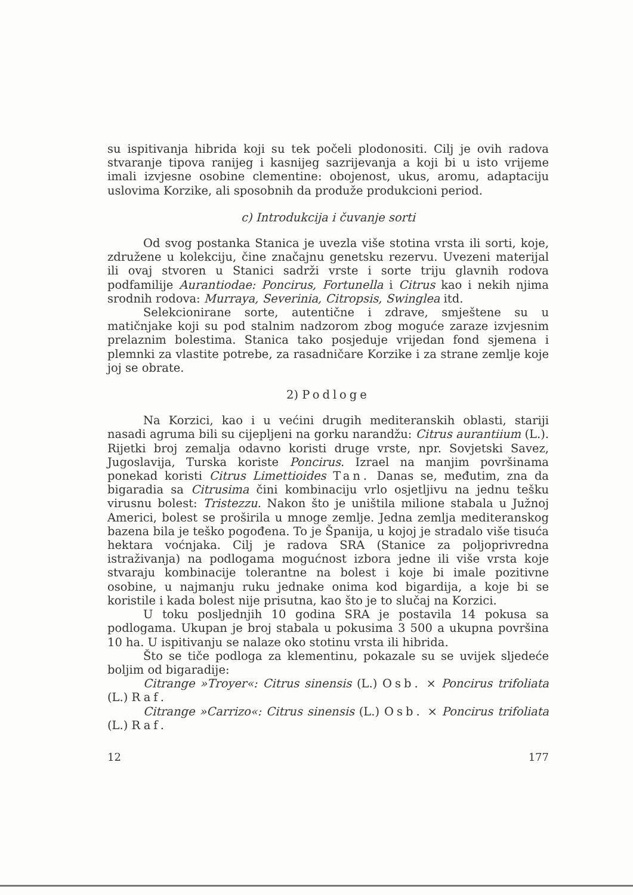su ispitivanja hibrida koji su tek počeli plodonositi. Cilj je ovih radova stvaranje tipova ranijeg i kasnijeg sazrijevanja a koji bi u isto vrijeme imali izvjesne osobine clementine: obojenost, ukus, aromu, adaptaciju uslovima Korzike, ali sposobnih da produže produkcioni period.
c) Introdukcija i čuvanje sorti
Od svog postanka Stanica je uvezla više stotina vrsta ili sorti, koje, združene u kolekciju, čine značajnu genetsku rezervu. Uvezeni materijal ili ovaj stvoren u Stanici sadrži vrste i sorte triju glavnih rodova podfamilije Aurantiodae: Poncirus, Fortunella i Citrus kao i nekih njima srodnih rodova: Murraya, Severinia, Citropsis, Swinglea itd.
Selekcionirane sorte, autentične i zdrave, smještene su u matičnjake koji su pod stalnim nadzorom zbog moguće zaraze izvjesnim prelaznim bolestima. Stanica tako posjeduje vrijedan fond sjemena i plemnki za vlastite potrebe, za rasadničare Korzike i za strane zemlje koje joj se obrate.
2) Podloge
Na Korzici, kao i u većini drugih mediteranskih oblasti, stariji nasadi agruma bili su cijepljeni na gorku narandžu: Citrus aurantiium (L.). Rijetki broj zemalja odavno koristi druge vrste, npr. Sovjetski Savez, Jugoslavija, Turska koriste Poncirus. Izrael na manjim površinama ponekad koristi Citrus Limettioides Tan. Danas se, međutim, zna da bigaradia sa Citrusima čini kombinaciju vrlo osjetljivu na jednu tešku virusnu bolest: Tristezzu. Nakon što je uništila milione stabala u Južnoj Americi, bolest se proširila u mnoge zemlje. Jedna zemlja mediteranskog bazena bila je teško pogođena. To je Španija, u kojoj je stradalo više tisuća hektara voćnjaka. Cilj je radova SRA (Stanice za poljoprivredna istraživanja) na podlogama mogućnost izbora jedne ili više vrsta koje stvaraju kombinacije tolerantne na bolest i koje bi imale pozitivne osobine, u najmanju ruku jednake onima kod bigardija, a koje bi se koristile i kada bolest nije prisutna, kao što je to slučaj na Korzici.
U toku posljednjih 10 godina SRA je postavila 14 pokusa sa podlogama. Ukupan je broj stabala u pokusima 3 500 a ukupna površina 10 ha. U ispitivanju se nalaze oko stotinu vrsta ili hibrida.
Što se tiče podloga za klementinu, pokazale su se uvijek sljedeće boljim od bigaradije:
Citrange »Troyer«: Citrus sinensis (L.) Osb. × Poncirus trifoliata (L.) Raf.
Citrange »Carrizo«: Citrus sinensis (L.) Osb. × Poncirus trifoliata (L.) Raf.
12 177